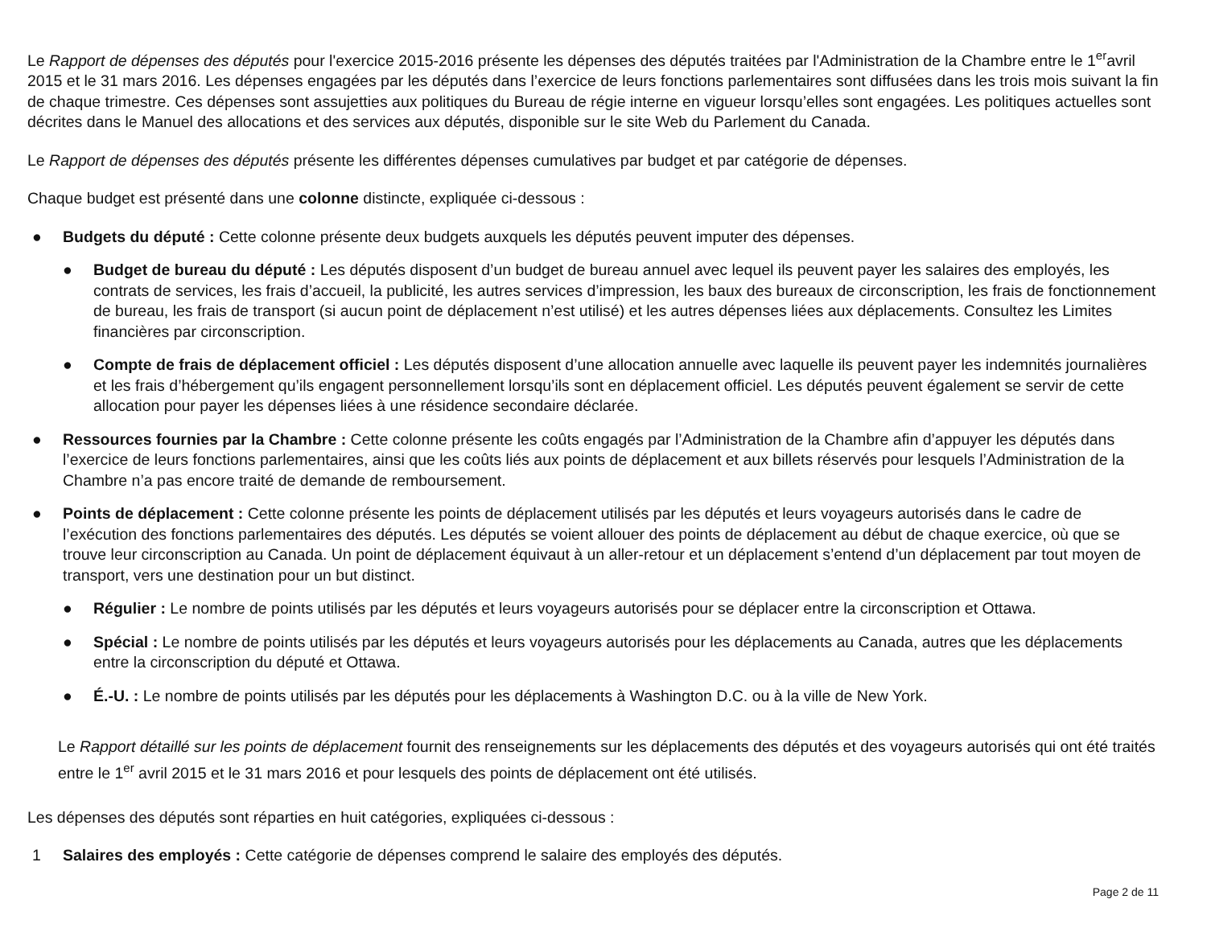Le Rapport de dépenses des députés pour l'exercice 2015-2016 présente les dépenses des députés traitées par l'Administration de la Chambre entre le 1<sup>er</sup>avril 2015 et le 31 mars 2016. Les dépenses engagées par les députés dans l’exercice de leurs fonctions parlementaires sont diffusées dans les trois mois suivant la fin de chaque trimestre. Ces dépenses sont assujetties aux politiques du Bureau de régie interne en vigueur lorsqu’elles sont engagées. Les politiques actuelles sont décrites dans le Manuel des allocations et des services aux députés, disponible sur le site Web du Parlement du Canada.
Le Rapport de dépenses des députés présente les différentes dépenses cumulatives par budget et par catégorie de dépenses.
Chaque budget est présenté dans une colonne distincte, expliquée ci-dessous :
● Budgets du député : Cette colonne présente deux budgets auxquels les députés peuvent imputer des dépenses.
● Budget de bureau du député : Les députés disposent d’un budget de bureau annuel avec lequel ils peuvent payer les salaires des employés, les contrats de services, les frais d’accueil, la publicité, les autres services d’impression, les baux des bureaux de circonscription, les frais de fonctionnement de bureau, les frais de transport (si aucun point de déplacement n’est utilisé) et les autres dépenses liées aux déplacements. Consultez les Limites financières par circonscription.
● Compte de frais de déplacement officiel : Les députés disposent d’une allocation annuelle avec laquelle ils peuvent payer les indemnités journalières et les frais d’hébergement qu’ils engagent personnellement lorsqu’ils sont en déplacement officiel. Les députés peuvent également se servir de cette allocation pour payer les dépenses liées à une résidence secondaire déclarée.
● Ressources fournies par la Chambre : Cette colonne présente les coûts engagés par l’Administration de la Chambre afin d’appuyer les députés dans l’exercice de leurs fonctions parlementaires, ainsi que les coûts liés aux points de déplacement et aux billets réservés pour lesquels l’Administration de la Chambre n’a pas encore traité de demande de remboursement.
● Points de déplacement : Cette colonne présente les points de déplacement utilisés par les députés et leurs voyageurs autorisés dans le cadre de l’exécution des fonctions parlementaires des députés. Les députés se voient allouer des points de déplacement au début de chaque exercice, où que se trouve leur circonscription au Canada. Un point de déplacement équivaut à un aller-retour et un déplacement s’entend d’un déplacement par tout moyen de transport, vers une destination pour un but distinct.
● Régulier : Le nombre de points utilisés par les députés et leurs voyageurs autorisés pour se déplacer entre la circonscription et Ottawa.
● Spécial : Le nombre de points utilisés par les députés et leurs voyageurs autorisés pour les déplacements au Canada, autres que les déplacements entre la circonscription du député et Ottawa.
● É.-U. : Le nombre de points utilisés par les députés pour les déplacements à Washington D.C. ou à la ville de New York.
Le Rapport détaillé sur les points de déplacement fournit des renseignements sur les déplacements des députés et des voyageurs autorisés qui ont été traités entre le 1<sup>er</sup> avril 2015 et le 31 mars 2016 et pour lesquels des points de déplacement ont été utilisés.
Les dépenses des députés sont réparties en huit catégories, expliquées ci-dessous :
1 Salaires des employés : Cette catégorie de dépenses comprend le salaire des employés des députés.
Page 2 de 11